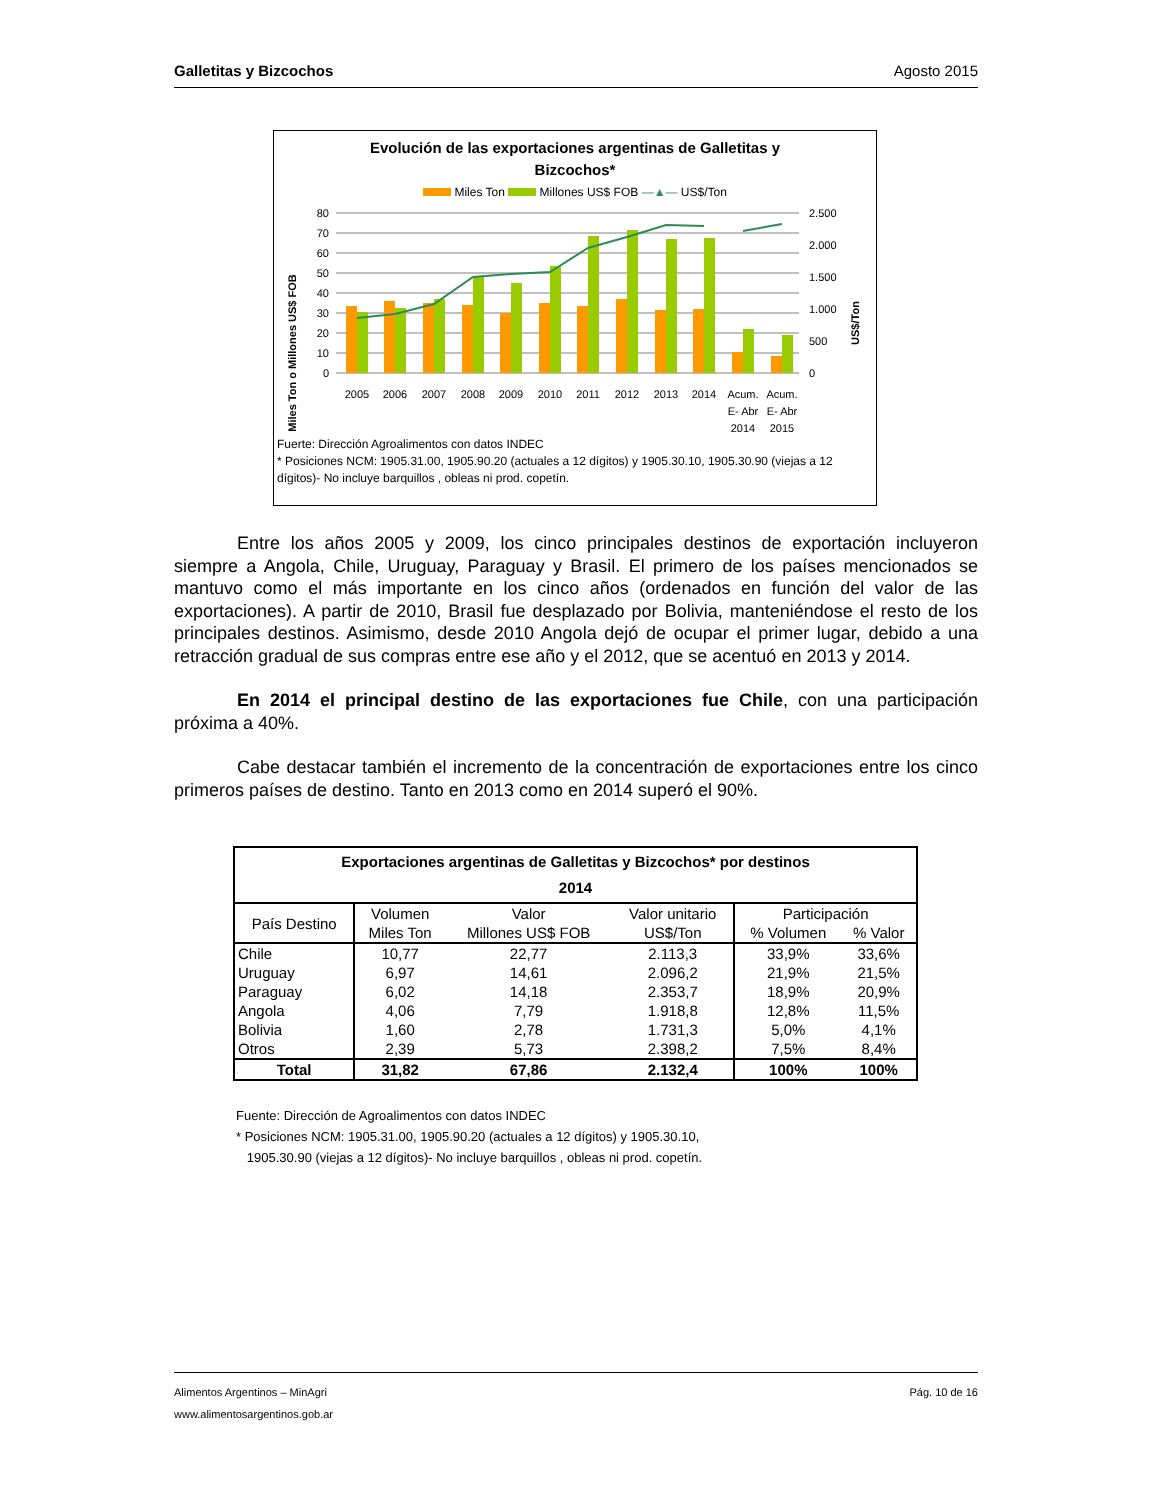Galletitas y Bizcochos Agosto 2015
Evolución de las exportaciones argentinas de Galletitas y
Bizcochos*
Miles Ton Millones US$ FOB —▲— US$/Ton
Miles Ton o Millones US$ FOB
US$/Ton
80
70
60
50
40
30
20
10
0
2.500
2.000
1.500
1.000
500
0
2005
2006
2007
2008
2009
2010
2011
2012
2013
2014
Acum.
E- Abr
2014
Acum.
E- Abr
2015
Fuerte: Dirección Agroalimentos con datos INDEC
* Posiciones NCM: 1905.31.00, 1905.90.20 (actuales a 12 dígitos) y 1905.30.10, 1905.30.90 (viejas a 12 dígitos)- No incluye barquillos , obleas ni prod. copetín.
Entre los años 2005 y 2009, los cinco principales destinos de exportación incluyeron siempre a Angola, Chile, Uruguay, Paraguay y Brasil. El primero de los países mencionados se mantuvo como el más importante en los cinco años (ordenados en función del valor de las exportaciones). A partir de 2010, Brasil fue desplazado por Bolivia, manteniéndose el resto de los principales destinos. Asimismo, desde 2010 Angola dejó de ocupar el primer lugar, debido a una retracción gradual de sus compras entre ese año y el 2012, que se acentuó en 2013 y 2014.
En 2014 el principal destino de las exportaciones fue Chile, con una participación próxima a 40%.
Cabe destacar también el incremento de la concentración de exportaciones entre los cinco primeros países de destino. Tanto en 2013 como en 2014 superó el 90%.
| Exportaciones argentinas de Galletitas y Bizcochos* por destinos 2014 | | | | | |
| --- | --- | --- | --- | --- | --- |
| País Destino | Volumen | Valor | Valor unitario | Participación | |
| | Miles Ton | Millones US$ FOB | US$/Ton | % Volumen | % Valor |
| Chile | 10,77 | 22,77 | 2.113,3 | 33,9% | 33,6% |
| Uruguay | 6,97 | 14,61 | 2.096,2 | 21,9% | 21,5% |
| Paraguay | 6,02 | 14,18 | 2.353,7 | 18,9% | 20,9% |
| Angola | 4,06 | 7,79 | 1.918,8 | 12,8% | 11,5% |
| Bolivia | 1,60 | 2,78 | 1.731,3 | 5,0% | 4,1% |
| Otros | 2,39 | 5,73 | 2.398,2 | 7,5% | 8,4% |
| Total | 31,82 | 67,86 | 2.132,4 | 100% | 100% |
Fuente: Dirección de Agroalimentos con datos INDEC
* Posiciones NCM: 1905.31.00, 1905.90.20 (actuales a 12 dígitos) y 1905.30.10,
1905.30.90 (viejas a 12 dígitos)- No incluye barquillos , obleas ni prod. copetín.
Alimentos Argentinos – MinAgri Pág. 10 de 16
www.alimentosargentinos.gob.ar